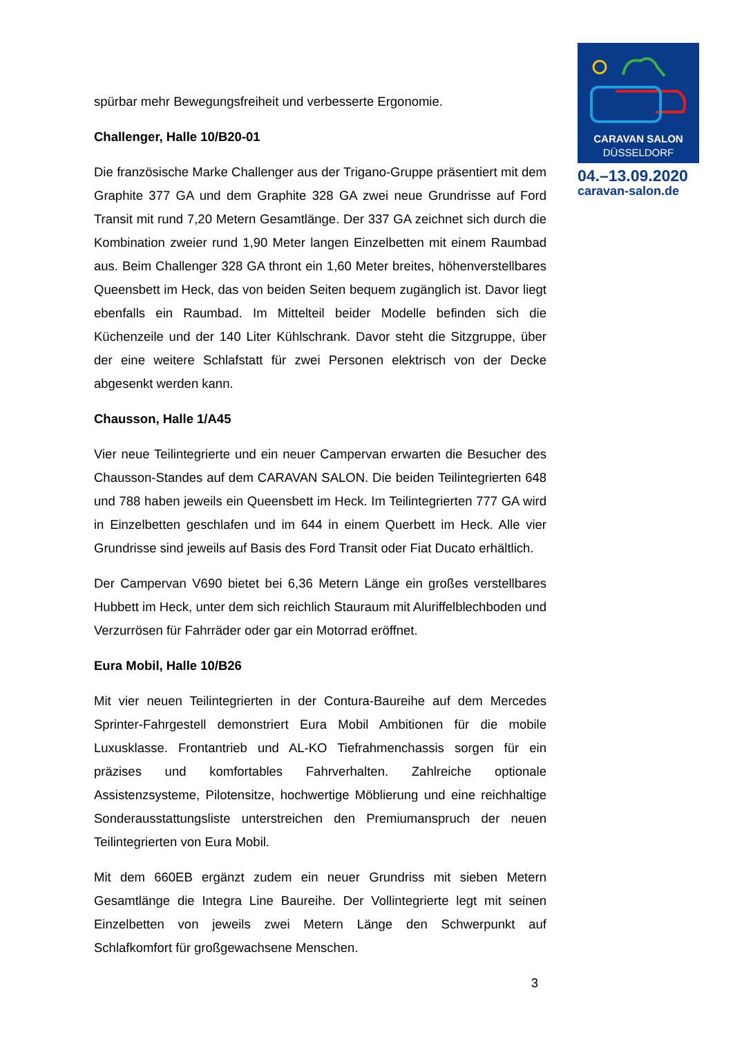CARAVAN SALON
DÜSSELDORF
04.–13.09.2020
caravan-salon.de
spürbar mehr Bewegungsfreiheit und verbesserte Ergonomie.
Challenger, Halle 10/B20-01
Die französische Marke Challenger aus der Trigano-Gruppe präsentiert mit dem Graphite 377 GA und dem Graphite 328 GA zwei neue Grundrisse auf Ford Transit mit rund 7,20 Metern Gesamtlänge. Der 337 GA zeichnet sich durch die Kombination zweier rund 1,90 Meter langen Einzelbetten mit einem Raumbad aus. Beim Challenger 328 GA thront ein 1,60 Meter breites, höhenverstellbares Queensbett im Heck, das von beiden Seiten bequem zugänglich ist. Davor liegt ebenfalls ein Raumbad. Im Mittelteil beider Modelle befinden sich die Küchenzeile und der 140 Liter Kühlschrank. Davor steht die Sitzgruppe, über der eine weitere Schlafstatt für zwei Personen elektrisch von der Decke abgesenkt werden kann.
Chausson, Halle 1/A45
Vier neue Teilintegrierte und ein neuer Campervan erwarten die Besucher des Chausson-Standes auf dem CARAVAN SALON. Die beiden Teilintegrierten 648 und 788 haben jeweils ein Queensbett im Heck. Im Teilintegrierten 777 GA wird in Einzelbetten geschlafen und im 644 in einem Querbett im Heck. Alle vier Grundrisse sind jeweils auf Basis des Ford Transit oder Fiat Ducato erhältlich.
Der Campervan V690 bietet bei 6,36 Metern Länge ein großes verstellbares Hubbett im Heck, unter dem sich reichlich Stauraum mit Aluriffelblechboden und Verzurrösen für Fahrräder oder gar ein Motorrad eröffnet.
Eura Mobil, Halle 10/B26
Mit vier neuen Teilintegrierten in der Contura-Baureihe auf dem Mercedes Sprinter-Fahrgestell demonstriert Eura Mobil Ambitionen für die mobile Luxusklasse. Frontantrieb und AL-KO Tiefrahmenchassis sorgen für ein präzises und komfortables Fahrverhalten. Zahlreiche optionale Assistenzsysteme, Pilotensitze, hochwertige Möblierung und eine reichhaltige Sonderausstattungsliste unterstreichen den Premiumanspruch der neuen Teilintegrierten von Eura Mobil.
Mit dem 660EB ergänzt zudem ein neuer Grundriss mit sieben Metern Gesamtlänge die Integra Line Baureihe. Der Vollintegrierte legt mit seinen Einzelbetten von jeweils zwei Metern Länge den Schwerpunkt auf Schlafkomfort für großgewachsene Menschen.
3